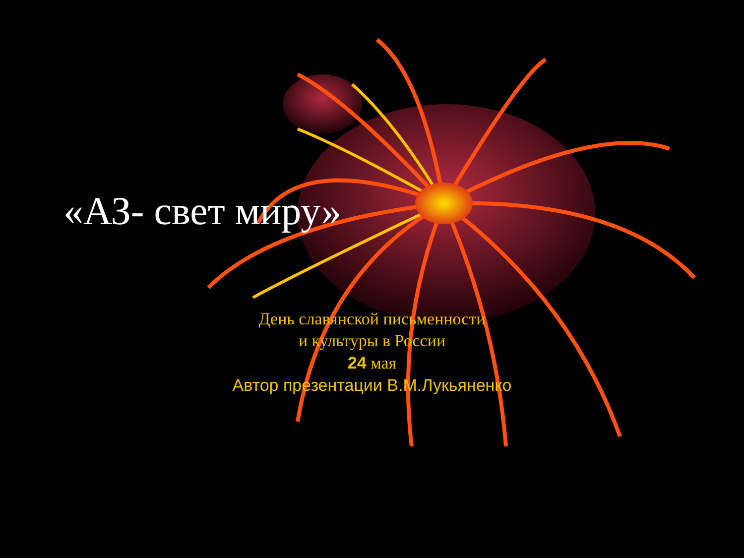«АЗ- свет миру»
День славянской письменности
и культуры в России
24 мая
Автор презентации В.М.Лукьяненко